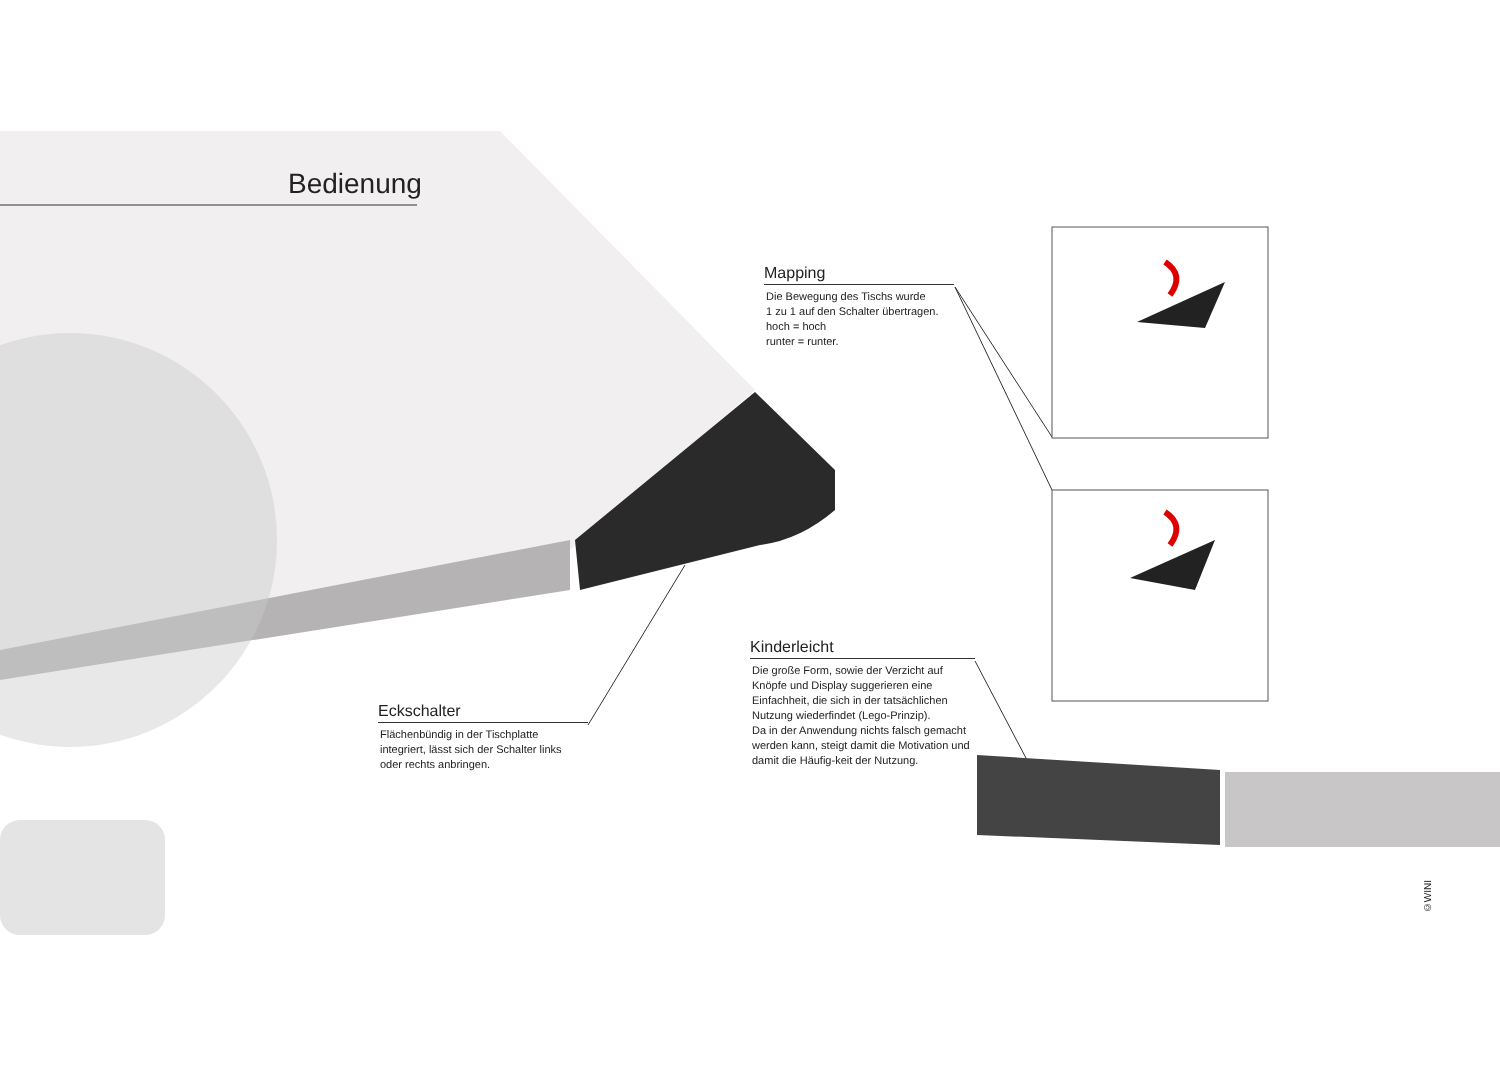Bedienung
Mapping
Die Bewegung des Tischs wurde
1 zu 1 auf den Schalter übertragen.
hoch = hoch
runter = runter.
Kinderleicht
Die große Form, sowie der Verzicht auf Knöpfe und Display suggerieren eine Einfachheit, die sich in der tatsächlichen Nutzung wiederfindet (Lego-Prinzip).
Da in der Anwendung nichts falsch gemacht werden kann, steigt damit die Motivation und damit die Häufig-keit der Nutzung.
Eckschalter
Flächenbündig in der Tischplatte integriert, lässt sich der Schalter links oder rechts anbringen.
©WINI